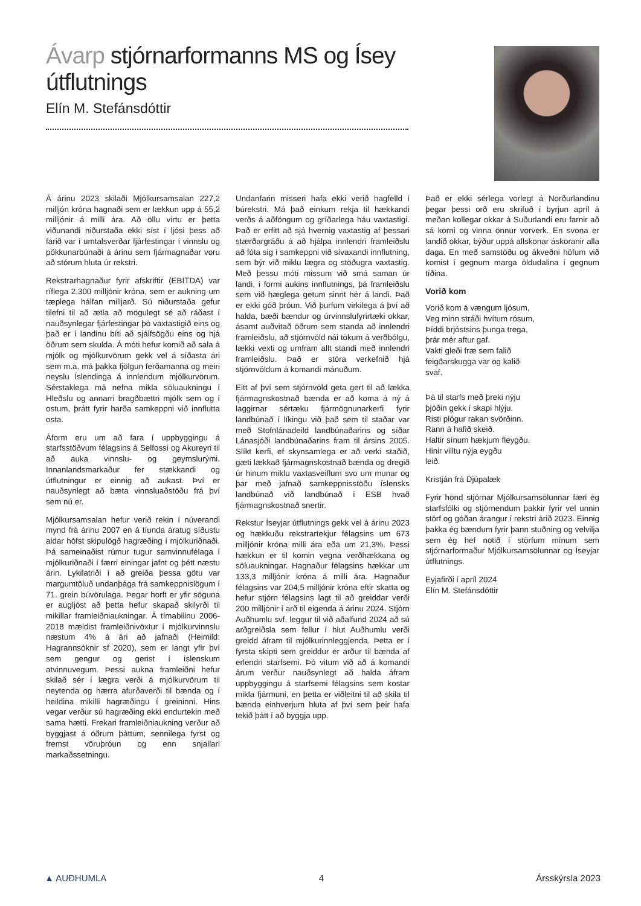Ávarp stjórnarformanns MS og Ísey útflutnings
Elín M. Stefánsdóttir
Á árinu 2023 skilaði Mjólkursamsalan 227,2 milljón króna hagnaði sem er lækkun upp á 55,2 milljónir á milli ára. Að öllu virtu er þetta viðunandi niðurstaða ekki síst í ljósi þess að farið var í umtalsverðar fjárfestingar í vinnslu og pökkunarbúnaði á árinu sem fjármagnaðar voru að stórum hluta úr rekstri.
Rekstrarhagnaður fyrir afskriftir (EBITDA) var ríflega 2.300 milljónir króna, sem er aukning um tæplega hálfan milljarð. Sú niðurstaða gefur tilefni til að ætla að mögulegt sé að ráðast í nauðsynlegar fjárfestingar þó vaxtastigið eins og það er í landinu bíti að sjálfsögðu eins og hjá öðrum sem skulda. Á móti hefur komið að sala á mjólk og mjólkurvörum gekk vel á síðasta ári sem m.a. má þakka fjölgun ferðamanna og meiri neyslu Íslendinga á innlendum mjólkurvörum. Sérstaklega má nefna mikla söluaukningu í Hleðslu og annarri bragðbættri mjólk sem og í ostum, þrátt fyrir harða samkeppni við innflutta osta.
Áform eru um að fara í uppbyggingu á starfsstöðvum félagsins á Selfossi og Akureyri til að auka vinnslu- og geymslurými. Innanlandsmarkaður fer stækkandi og útflutningur er einnig að aukast. Því er nauðsynlegt að bæta vinnsluaðstöðu frá því sem nú er.
Mjólkursamsalan hefur verið rekin í núverandi mynd frá árinu 2007 en á tíunda áratug síðustu aldar hófst skipulögð hagræðing í mjólkuriðnaði. Þá sameinaðist rúmur tugur samvinnufélaga í mjólkuriðnaði í færri einingar jafnt og þétt næstu árin. Lykilatriði í að greiða þessa götu var margumtöluð undanþága frá samkeppnislögum í 71. grein búvörulaga. Þegar horft er yfir söguna er augljóst að þetta hefur skapað skilyrði til mikillar framleiðniaukningar. Á tímabilinu 2006-2018 mældist framleiðnivöxtur í mjólkurvinnslu næstum 4% á ári að jafnaði (Heimild: Hagrannsóknir sf 2020), sem er langt yfir því sem gengur og gerist í íslenskum atvinnuvegum. Þessi aukna framleiðni hefur skilað sér í lægra verði á mjólkurvörum til neytenda og hærra afurðaverði til bænda og í heildina mikilli hagræðingu í greininni. Hins vegar verður sú hagræðing ekki endurtekin með sama hætti. Frekari framleiðniaukning verður að byggjast á öðrum þáttum, sennilega fyrst og fremst vöruþróun og enn snjallari markaðssetningu.
Undanfarin misseri hafa ekki verið hagfelld í búrekstri. Má það einkum rekja til hækkandi verðs á aðföngum og gríðarlega háu vaxtastigi. Það er erfitt að sjá hvernig vaxtastig af þessari stærðargráðu á að hjálpa innlendri framleiðslu að fóta sig í samkeppni við sívaxandi innflutning, sem býr við miklu lægra og stöðugra vaxtastig. Með þessu móti missum við smá saman úr landi, í formi aukins innflutnings, þá framleiðslu sem við hæglega getum sinnt hér á landi. Það er ekki góð þróun. Við þurfum virkilega á því að halda, bæði bændur og úrvinnslufyrirtæki okkar, ásamt auðvitað öðrum sem standa að innlendri framleiðslu, að stjórnvöld nái tökum á verðbólgu, lækki vexti og umfram allt standi með innlendri framleiðslu. Það er stóra verkefnið hjá stjórnvöldum á komandi mánuðum.
Eitt af því sem stjórnvöld geta gert til að lækka fjármagnskostnað bænda er að koma á ný á laggirnar sértæku fjármögnunarkerfi fyrir landbúnað í líkingu við það sem til staðar var með Stofnlánadeild landbúnaðarins og síðar Lánasjóði landbúnaðarins fram til ársins 2005. Slíkt kerfi, ef skynsamlega er að verki staðið, gæti lækkað fjármagnskostnað bænda og dregið úr hinum miklu vaxtasveiflum svo um munar og þar með jafnað samkeppnisstöðu íslensks landbúnað við landbúnað í ESB hvað fjármagnskostnað snertir.
Rekstur Íseyjar útflutnings gekk vel á árinu 2023 og hækkuðu rekstrartekjur félagsins um 673 milljónir króna milli ára eða um 21,3%. Þessi hækkun er til komin vegna verðhækkana og söluaukningar. Hagnaður félagsins hækkar um 133,3 milljónir króna á milli ára. Hagnaður félagsins var 204,5 milljónir króna eftir skatta og hefur stjórn félagsins lagt til að greiddar verði 200 milljónir í arð til eigenda á árinu 2024. Stjórn Auðhumlu svf. leggur til við aðalfund 2024 að sú arðgreiðsla sem fellur í hlut Auðhumlu verði greidd áfram til mjólkurinnleggjenda. Þetta er í fyrsta skipti sem greiddur er arður til bænda af erlendri starfsemi. Þó vitum við að á komandi árum verður nauðsynlegt að halda áfram uppbyggingu á starfsemi félagsins sem kostar mikla fjármuni, en þetta er viðleitni til að skila til bænda einhverjum hluta af því sem þeir hafa tekið þátt í að byggja upp.
Það er ekki sérlega vorlegt á Norðurlandinu þegar þessi orð eru skrifuð í byrjun apríl á meðan kollegar okkar á Suðurlandi eru farnir að sá korni og vinna önnur vorverk. En svona er landið okkar, býður uppá allskonar áskoranir alla daga. En með samstöðu og ákveðni höfum við komist í gegnum marga öldudalina í gegnum tíðina.
Vorið kom
Vorið kom á vængum ljósum,
Veg minn stráði hvítum rósum,
Þíddi brjóstsins þunga trega,
þrár mér aftur gaf.
Vakti gleði fræ sem falið
feigðarskugga var og kalið
svaf.
Þá til starfs með þreki nýju
þjóðin gekk í skapi hlýju.
Risti plógur rakan svörðinn.
Rann á hafið skeið.
Haltir sínum hækjum fleygðu.
Hinir villtu nýja eygðu
leið.
Kristján frá Djúpalæk
Fyrir hönd stjórnar Mjólkursamsölunnar færi ég starfsfólki og stjórnendum þakkir fyrir vel unnin störf og góðan árangur í rekstri árið 2023. Einnig þakka ég bændum fyrir þann stuðning og velvilja sem ég hef notið í störfum mínum sem stjórnarformaður Mjólkursamsölunnar og Íseyjar útflutnings.
Eyjafirði í apríl 2024
Elín M. Stefánsdóttir
▲ AUÐHUMLA 4 Ársskýrsla 2023